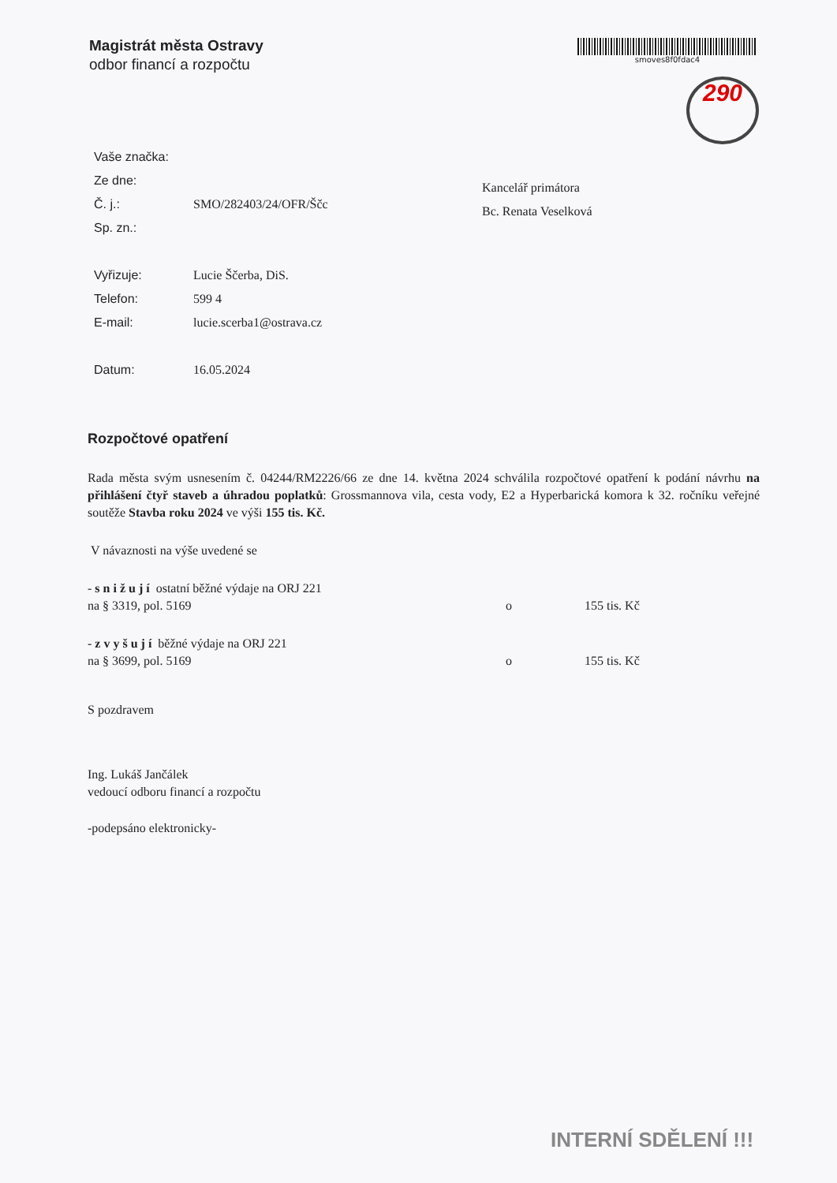Magistrát města Ostravy
odbor financí a rozpočtu
smoves8f0fdac4
290
| Vaše značka: | |
| Ze dne: | |
| Č. j.: | SMO/282403/24/OFR/Ščc |
| Sp. zn.: | |
| Vyřizuje: | Lucie Ščerba, DiS. |
| Telefon: | 599 4 |
| E-mail: | lucie.scerba1@ostrava.cz |
| Datum: | 16.05.2024 |
Kancelář primátora
Bc. Renata Veselková
Rozpočtové opatření
Rada města svým usnesením č. 04244/RM2226/66 ze dne 14. května 2024 schválila rozpočtové opatření k podání návrhu na přihlášení čtyř staveb a úhradou poplatků: Grossmannova vila, cesta vody, E2 a Hyperbarická komora k 32. ročníku veřejné soutěže Stavba roku 2024 ve výši 155 tis. Kč.
V návaznosti na výše uvedené se
- s n i ž u j í ostatní běžné výdaje na ORJ 221
na § 3319, pol. 5169 o 155 tis. Kč
- z v y š u j í běžné výdaje na ORJ 221
na § 3699, pol. 5169 o 155 tis. Kč
S pozdravem
Ing. Lukáš Jančálek
vedoucí odboru financí a rozpočtu
-podepsáno elektronicky-
INTERNÍ SDĚLENÍ !!!